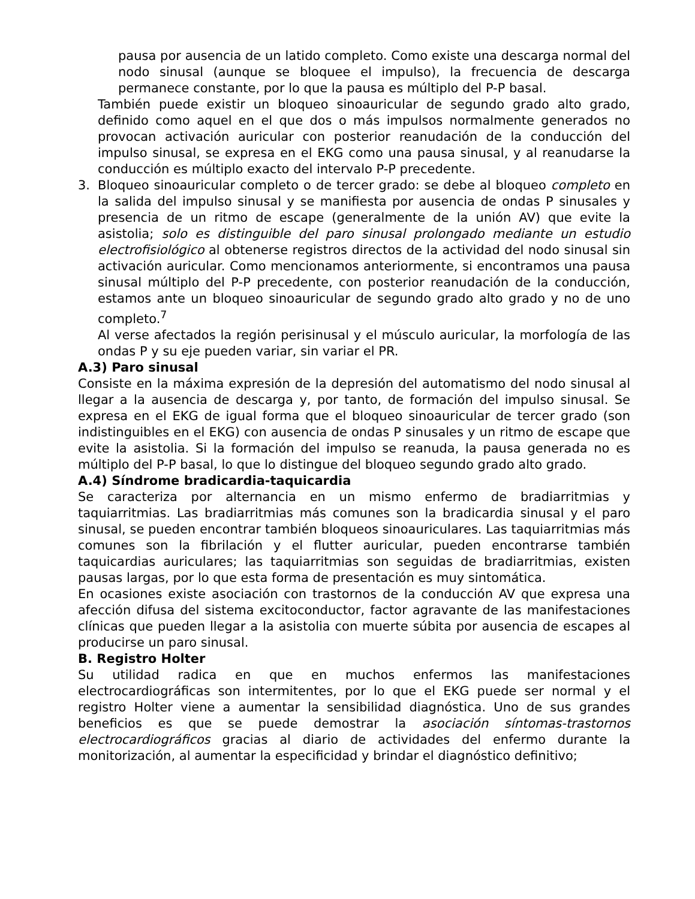pausa por ausencia de un latido completo. Como existe una descarga normal del nodo sinusal (aunque se bloquee el impulso), la frecuencia de descarga permanece constante, por lo que la pausa es múltiplo del P-P basal.
También puede existir un bloqueo sinoauricular de segundo grado alto grado, definido como aquel en el que dos o más impulsos normalmente generados no provocan activación auricular con posterior reanudación de la conducción del impulso sinusal, se expresa en el EKG como una pausa sinusal, y al reanudarse la conducción es múltiplo exacto del intervalo P-P precedente.
3. Bloqueo sinoauricular completo o de tercer grado: se debe al bloqueo completo en la salida del impulso sinusal y se manifiesta por ausencia de ondas P sinusales y presencia de un ritmo de escape (generalmente de la unión AV) que evite la asistolia; solo es distinguible del paro sinusal prolongado mediante un estudio electrofisiológico al obtenerse registros directos de la actividad del nodo sinusal sin activación auricular. Como mencionamos anteriormente, si encontramos una pausa sinusal múltiplo del P-P precedente, con posterior reanudación de la conducción, estamos ante un bloqueo sinoauricular de segundo grado alto grado y no de uno completo.<sup>7</sup>
Al verse afectados la región perisinusal y el músculo auricular, la morfología de las ondas P y su eje pueden variar, sin variar el PR.
A.3) Paro sinusal
Consiste en la máxima expresión de la depresión del automatismo del nodo sinusal al llegar a la ausencia de descarga y, por tanto, de formación del impulso sinusal. Se expresa en el EKG de igual forma que el bloqueo sinoauricular de tercer grado (son indistinguibles en el EKG) con ausencia de ondas P sinusales y un ritmo de escape que evite la asistolia. Si la formación del impulso se reanuda, la pausa generada no es múltiplo del P-P basal, lo que lo distingue del bloqueo segundo grado alto grado.
A.4) Síndrome bradicardia-taquicardia
Se caracteriza por alternancia en un mismo enfermo de bradiarritmias y taquiarritmias. Las bradiarritmias más comunes son la bradicardia sinusal y el paro sinusal, se pueden encontrar también bloqueos sinoauriculares. Las taquiarritmias más comunes son la fibrilación y el flutter auricular, pueden encontrarse también taquicardias auriculares; las taquiarritmias son seguidas de bradiarritmias, existen pausas largas, por lo que esta forma de presentación es muy sintomática.
En ocasiones existe asociación con trastornos de la conducción AV que expresa una afección difusa del sistema excitoconductor, factor agravante de las manifestaciones clínicas que pueden llegar a la asistolia con muerte súbita por ausencia de escapes al producirse un paro sinusal.
B. Registro Holter
Su utilidad radica en que en muchos enfermos las manifestaciones electrocardiográficas son intermitentes, por lo que el EKG puede ser normal y el registro Holter viene a aumentar la sensibilidad diagnóstica. Uno de sus grandes beneficios es que se puede demostrar la asociación síntomas-trastornos electrocardiográficos gracias al diario de actividades del enfermo durante la monitorización, al aumentar la especificidad y brindar el diagnóstico definitivo;